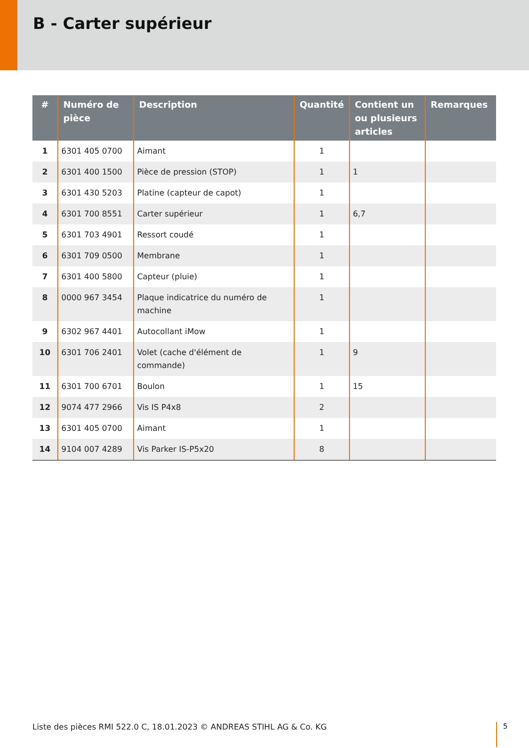B - Carter supérieur
| # | Numéro de pièce | Description | Quantité | Contient un ou plusieurs articles | Remarques |
| --- | --- | --- | --- | --- | --- |
| 1 | 6301 405 0700 | Aimant | 1 | | |
| 2 | 6301 400 1500 | Pièce de pression (STOP) | 1 | 1 | |
| 3 | 6301 430 5203 | Platine (capteur de capot) | 1 | | |
| 4 | 6301 700 8551 | Carter supérieur | 1 | 6,7 | |
| 5 | 6301 703 4901 | Ressort coudé | 1 | | |
| 6 | 6301 709 0500 | Membrane | 1 | | |
| 7 | 6301 400 5800 | Capteur (pluie) | 1 | | |
| 8 | 0000 967 3454 | Plaque indicatrice du numéro de machine | 1 | | |
| 9 | 6302 967 4401 | Autocollant iMow | 1 | | |
| 10 | 6301 706 2401 | Volet (cache d'élément de commande) | 1 | 9 | |
| 11 | 6301 700 6701 | Boulon | 1 | 15 | |
| 12 | 9074 477 2966 | Vis IS P4x8 | 2 | | |
| 13 | 6301 405 0700 | Aimant | 1 | | |
| 14 | 9104 007 4289 | Vis Parker IS-P5x20 | 8 | | |
Liste des pièces RMI 522.0 C, 18.01.2023 © ANDREAS STIHL AG & Co. KG
5